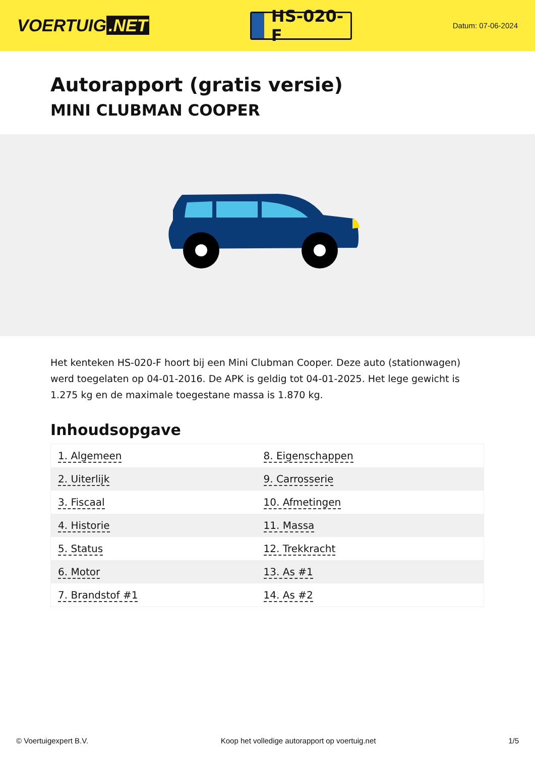VOERTUIG.NET
HS-020-F
Datum: 07-06-2024
Autorapport (gratis versie)
MINI CLUBMAN COOPER
Het kenteken HS-020-F hoort bij een Mini Clubman Cooper. Deze auto (stationwagen) werd toegelaten op 04-01-2016. De APK is geldig tot 04-01-2025. Het lege gewicht is 1.275 kg en de maximale toegestane massa is 1.870 kg.
Inhoudsopgave
| 1. Algemeen | 8. Eigenschappen |
| 2. Uiterlijk | 9. Carrosserie |
| 3. Fiscaal | 10. Afmetingen |
| 4. Historie | 11. Massa |
| 5. Status | 12. Trekkracht |
| 6. Motor | 13. As #1 |
| 7. Brandstof #1 | 14. As #2 |
© Voertuigexpert B.V. Koop het volledige autorapport op voertuig.net 1/5